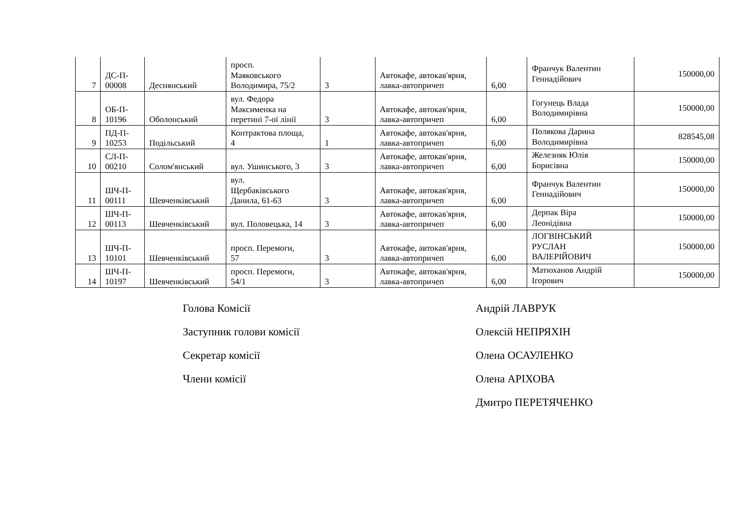| 7 | ДС-П- 00008 | Деснянський | просп. Маяковського Володимира, 75/2 | 3 | Автокафе, автокав'ярня, лавка-автопричеп | 6,00 | Франчук Валентин Геннадійович | 150000,00 |
| 8 | ОБ-П- 10196 | Оболонський | вул. Федора Максименка на перетині 7-ої лінії | 3 | Автокафе, автокав'ярня, лавка-автопричеп | 6,00 | Гогунець Влада Володимирівна | 150000,00 |
| 9 | ПД-П- 10253 | Подільський | Контрактова площа, 4 | 1 | Автокафе, автокав'ярня, лавка-автопричеп | 6,00 | Полякова Дарина Володимирівна | 828545,08 |
| 10 | СЛ-П- 00210 | Солом'янський | вул. Ушинського, 3 | 3 | Автокафе, автокав'ярня, лавка-автопричеп | 6,00 | Железняк Юлія Борисівна | 150000,00 |
| 11 | ШЧ-П- 00111 | Шевченківський | вул. Щербаківського Данила, 61-63 | 3 | Автокафе, автокав'ярня, лавка-автопричеп | 6,00 | Франчук Валентин Геннадійович | 150000,00 |
| 12 | ШЧ-П- 00113 | Шевченківський | вул. Половецька, 14 | 3 | Автокафе, автокав'ярня, лавка-автопричеп | 6,00 | Дерпак Віра Леонідівна | 150000,00 |
| 13 | ШЧ-П- 10101 | Шевченківський | просп. Перемоги, 57 | 3 | Автокафе, автокав'ярня, лавка-автопричеп | 6,00 | ЛОГВІНСЬКИЙ РУСЛАН ВАЛЕРІЙОВИЧ | 150000,00 |
| 14 | ШЧ-П- 10197 | Шевченківський | просп. Перемоги, 54/1 | 3 | Автокафе, автокав'ярня, лавка-автопричеп | 6,00 | Матюханов Андрій Ігорович | 150000,00 |
Голова Комісії Андрій ЛАВРУК
Заступник голови комісії Олексій НЕПРЯХІН
Секретар комісії Олена ОСАУЛЕНКО
Члени комісії Олена АРІХОВА
Дмитро ПЕРЕТЯЧЕНКО